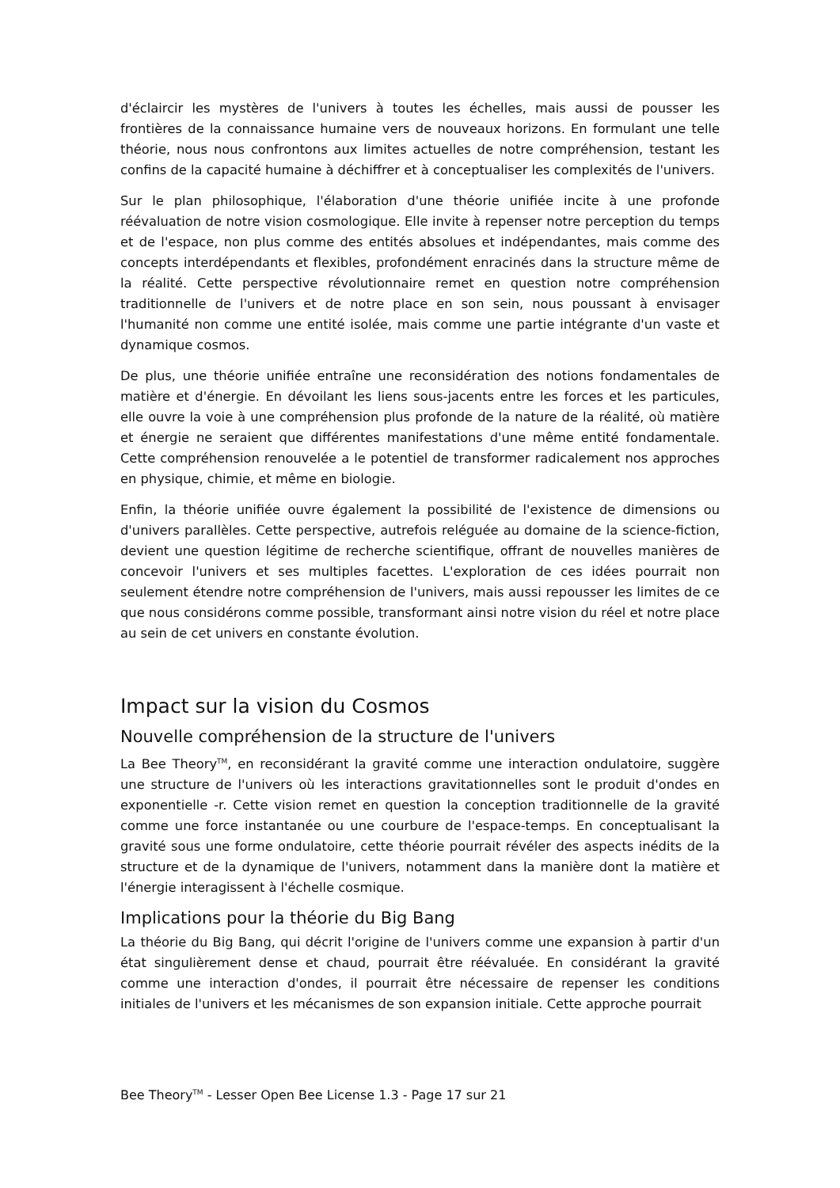d'éclaircir les mystères de l'univers à toutes les échelles, mais aussi de pousser les frontières de la connaissance humaine vers de nouveaux horizons. En formulant une telle théorie, nous nous confrontons aux limites actuelles de notre compréhension, testant les confins de la capacité humaine à déchiffrer et à conceptualiser les complexités de l'univers.
Sur le plan philosophique, l'élaboration d'une théorie unifiée incite à une profonde réévaluation de notre vision cosmologique. Elle invite à repenser notre perception du temps et de l'espace, non plus comme des entités absolues et indépendantes, mais comme des concepts interdépendants et flexibles, profondément enracinés dans la structure même de la réalité. Cette perspective révolutionnaire remet en question notre compréhension traditionnelle de l'univers et de notre place en son sein, nous poussant à envisager l'humanité non comme une entité isolée, mais comme une partie intégrante d'un vaste et dynamique cosmos.
De plus, une théorie unifiée entraîne une reconsidération des notions fondamentales de matière et d'énergie. En dévoilant les liens sous-jacents entre les forces et les particules, elle ouvre la voie à une compréhension plus profonde de la nature de la réalité, où matière et énergie ne seraient que différentes manifestations d'une même entité fondamentale. Cette compréhension renouvelée a le potentiel de transformer radicalement nos approches en physique, chimie, et même en biologie.
Enfin, la théorie unifiée ouvre également la possibilité de l'existence de dimensions ou d'univers parallèles. Cette perspective, autrefois reléguée au domaine de la science-fiction, devient une question légitime de recherche scientifique, offrant de nouvelles manières de concevoir l'univers et ses multiples facettes. L'exploration de ces idées pourrait non seulement étendre notre compréhension de l'univers, mais aussi repousser les limites de ce que nous considérons comme possible, transformant ainsi notre vision du réel et notre place au sein de cet univers en constante évolution.
Impact sur la vision du Cosmos
Nouvelle compréhension de la structure de l'univers
La Bee Theory<sup>TM</sup>, en reconsidérant la gravité comme une interaction ondulatoire, suggère une structure de l'univers où les interactions gravitationnelles sont le produit d'ondes en exponentielle -r. Cette vision remet en question la conception traditionnelle de la gravité comme une force instantanée ou une courbure de l'espace-temps. En conceptualisant la gravité sous une forme ondulatoire, cette théorie pourrait révéler des aspects inédits de la structure et de la dynamique de l'univers, notamment dans la manière dont la matière et l'énergie interagissent à l'échelle cosmique.
Implications pour la théorie du Big Bang
La théorie du Big Bang, qui décrit l'origine de l'univers comme une expansion à partir d'un état singulièrement dense et chaud, pourrait être réévaluée. En considérant la gravité comme une interaction d'ondes, il pourrait être nécessaire de repenser les conditions initiales de l'univers et les mécanismes de son expansion initiale. Cette approche pourrait
Bee Theory<sup>TM</sup> - Lesser Open Bee License 1.3 - Page 17 sur 21